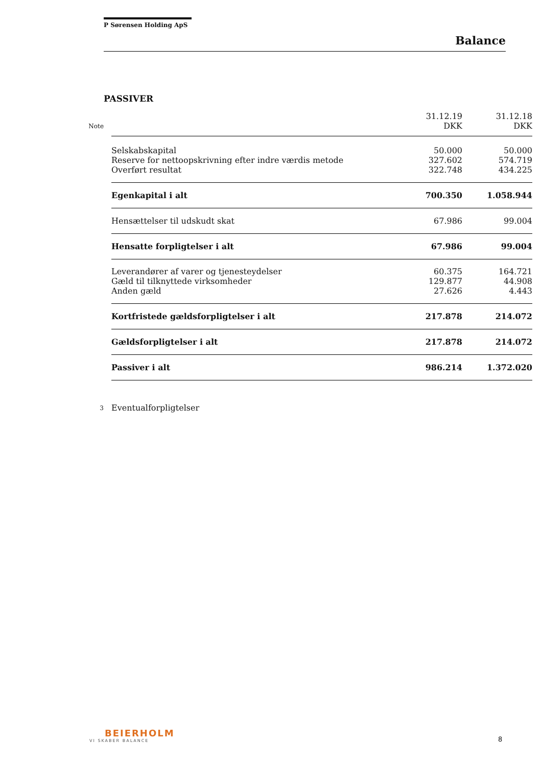P Sørensen Holding ApS
Balance
PASSIVER
| | | 31.12.19 | 31.12.18 |
| --- | --- | --- | --- |
| Note | | DKK | DKK |
| | Selskabskapital | 50.000 | 50.000 |
| | Reserve for nettoopskrivning efter indre værdis metode | 327.602 | 574.719 |
| | Overført resultat | 322.748 | 434.225 |
| | Egenkapital i alt | 700.350 | 1.058.944 |
| | Hensættelser til udskudt skat | 67.986 | 99.004 |
| | Hensatte forpligtelser i alt | 67.986 | 99.004 |
| | Leverandører af varer og tjenesteydelser | 60.375 | 164.721 |
| | Gæld til tilknyttede virksomheder | 129.877 | 44.908 |
| | Anden gæld | 27.626 | 4.443 |
| | Kortfristede gældsforpligtelser i alt | 217.878 | 214.072 |
| | Gældsforpligtelser i alt | 217.878 | 214.072 |
| | Passiver i alt | 986.214 | 1.372.020 |
| 3 | Eventualforpligtelser | | |
BEIERHOLM
VI SKABER BALANCE
8